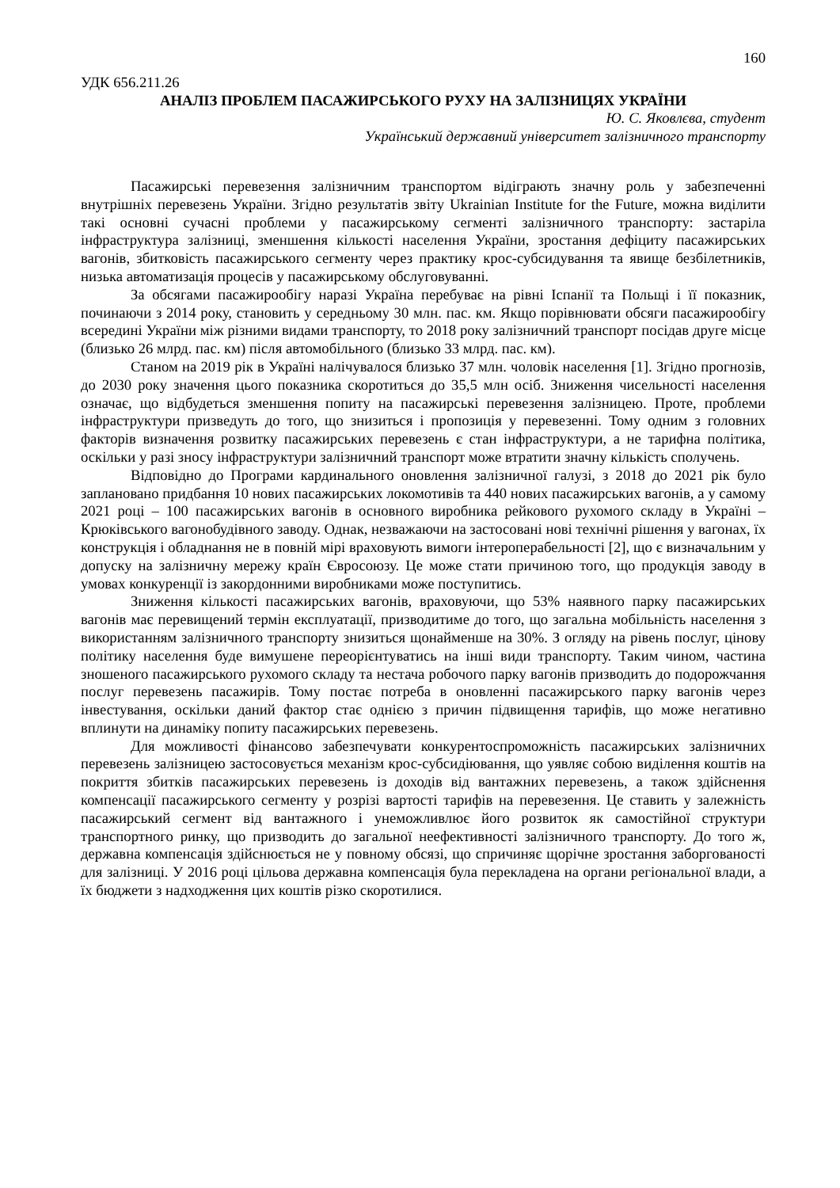160
УДК 656.211.26
АНАЛІЗ ПРОБЛЕМ ПАСАЖИРСЬКОГО РУХУ НА ЗАЛІЗНИЦЯХ УКРАЇНИ
Ю. С. Яковлєва, студент
Український державний університет залізничного транспорту
Пасажирські перевезення залізничним транспортом відіграють значну роль у забезпеченні внутрішніх перевезень України. Згідно результатів звіту Ukrainian Institute for the Future, можна виділити такі основні сучасні проблеми у пасажирському сегменті залізничного транспорту: застаріла інфраструктура залізниці, зменшення кількості населення України, зростання дефіциту пасажирських вагонів, збитковість пасажирського сегменту через практику крос-субсидування та явище безбілетників, низька автоматизація процесів у пасажирському обслуговуванні.
За обсягами пасажирообігу наразі Україна перебуває на рівні Іспанії та Польщі і її показник, починаючи з 2014 року, становить у середньому 30 млн. пас. км. Якщо порівнювати обсяги пасажирообігу всередині України між різними видами транспорту, то 2018 року залізничний транспорт посідав друге місце (близько 26 млрд. пас. км) після автомобільного (близько 33 млрд. пас. км).
Станом на 2019 рік в Україні налічувалося близько 37 млн. чоловік населення [1]. Згідно прогнозів, до 2030 року значення цього показника скоротиться до 35,5 млн осіб. Зниження чисельності населення означає, що відбудеться зменшення попиту на пасажирські перевезення залізницею. Проте, проблеми інфраструктури призведуть до того, що знизиться і пропозиція у перевезенні. Тому одним з головних факторів визначення розвитку пасажирських перевезень є стан інфраструктури, а не тарифна політика, оскільки у разі зносу інфраструктури залізничний транспорт може втратити значну кількість сполучень.
Відповідно до Програми кардинального оновлення залізничної галузі, з 2018 до 2021 рік було заплановано придбання 10 нових пасажирських локомотивів та 440 нових пасажирських вагонів, а у самому 2021 році – 100 пасажирських вагонів в основного виробника рейкового рухомого складу в Україні – Крюківського вагонобудівного заводу. Однак, незважаючи на застосовані нові технічні рішення у вагонах, їх конструкція і обладнання не в повній мірі враховують вимоги інтероперабельності [2], що є визначальним у допуску на залізничну мережу країн Євросоюзу. Це може стати причиною того, що продукція заводу в умовах конкуренції із закордонними виробниками може поступитись.
Зниження кількості пасажирських вагонів, враховуючи, що 53% наявного парку пасажирських вагонів має перевищений термін експлуатації, призводитиме до того, що загальна мобільність населення з використанням залізничного транспорту знизиться щонайменше на 30%. З огляду на рівень послуг, цінову політику населення буде вимушене переорієнтуватись на інші види транспорту. Таким чином, частина зношеного пасажирського рухомого складу та нестача робочого парку вагонів призводить до подорожчання послуг перевезень пасажирів. Тому постає потреба в оновленні пасажирського парку вагонів через інвестування, оскільки даний фактор стає однією з причин підвищення тарифів, що може негативно вплинути на динаміку попиту пасажирських перевезень.
Для можливості фінансово забезпечувати конкурентоспроможність пасажирських залізничних перевезень залізницею застосовується механізм крос-субсидіювання, що уявляє собою виділення коштів на покриття збитків пасажирських перевезень із доходів від вантажних перевезень, а також здійснення компенсації пасажирського сегменту у розрізі вартості тарифів на перевезення. Це ставить у залежність пасажирський сегмент від вантажного і унеможливлює його розвиток як самостійної структури транспортного ринку, що призводить до загальної неефективності залізничного транспорту. До того ж, державна компенсація здійснюється не у повному обсязі, що спричиняє щорічне зростання заборгованості для залізниці. У 2016 році цільова державна компенсація була перекладена на органи регіональної влади, а їх бюджети з надходження цих коштів різко скоротилися.